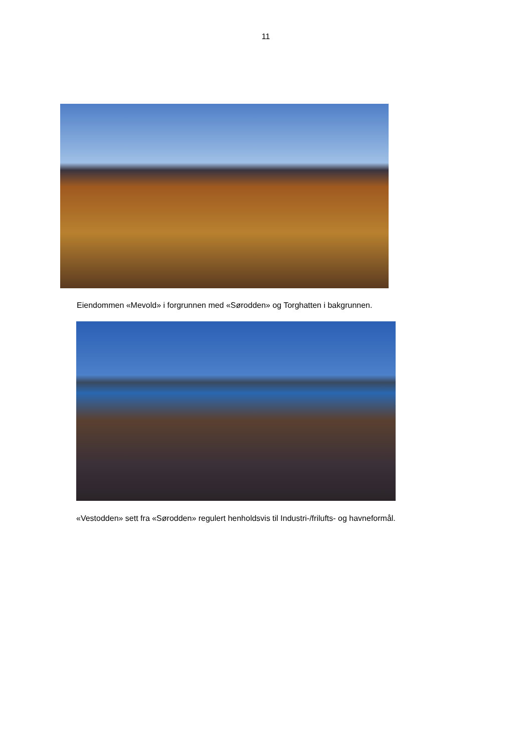11
Eiendommen «Mevold» i forgrunnen med «Sørodden» og Torghatten i bakgrunnen.
«Vestodden» sett fra «Sørodden» regulert henholdsvis til Industri-/frilufts- og havneformål.